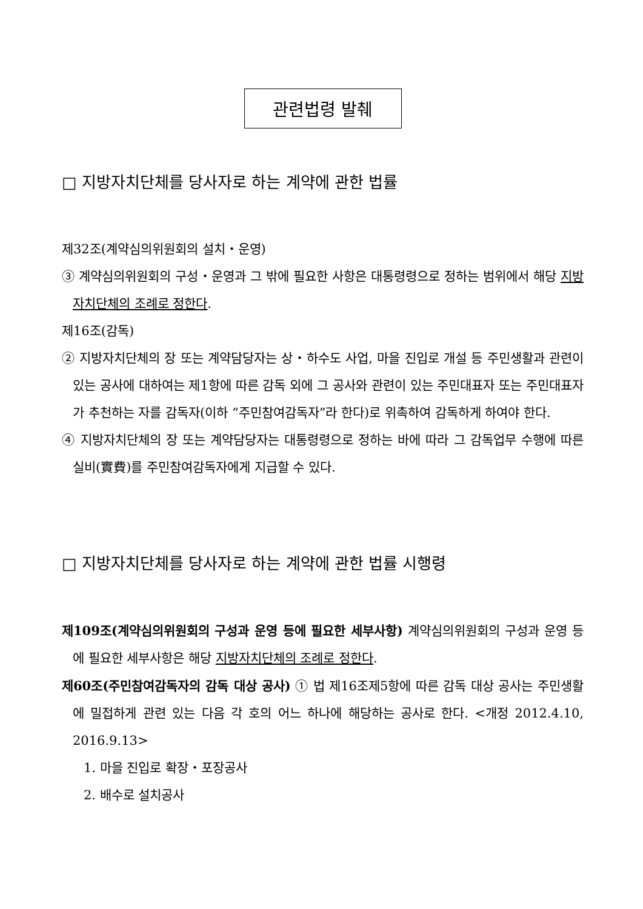관련법령 발췌
□ 지방자치단체를 당사자로 하는 계약에 관한 법률
제32조(계약심의위원회의 설치・운영)
③ 계약심의위원회의 구성・운영과 그 밖에 필요한 사항은 대통령령으로 정하는 범위에서 해당 지방자치단체의 조례로 정한다.
제16조(감독)
② 지방자치단체의 장 또는 계약담당자는 상・하수도 사업, 마을 진입로 개설 등 주민생활과 관련이 있는 공사에 대하여는 제1항에 따른 감독 외에 그 공사와 관련이 있는 주민대표자 또는 주민대표자가 추천하는 자를 감독자(이하 “주민참여감독자”라 한다)로 위촉하여 감독하게 하여야 한다.
④ 지방자치단체의 장 또는 계약담당자는 대통령령으로 정하는 바에 따라 그 감독업무 수행에 따른 실비(實費)를 주민참여감독자에게 지급할 수 있다.
□ 지방자치단체를 당사자로 하는 계약에 관한 법률 시행령
제109조(계약심의위원회의 구성과 운영 등에 필요한 세부사항) 계약심의위원회의 구성과 운영 등에 필요한 세부사항은 해당 지방자치단체의 조례로 정한다.
제60조(주민참여감독자의 감독 대상 공사) ① 법 제16조제5항에 따른 감독 대상 공사는 주민생활에 밀접하게 관련 있는 다음 각 호의 어느 하나에 해당하는 공사로 한다. <개정 2012.4.10, 2016.9.13>
1. 마을 진입로 확장・포장공사
2. 배수로 설치공사